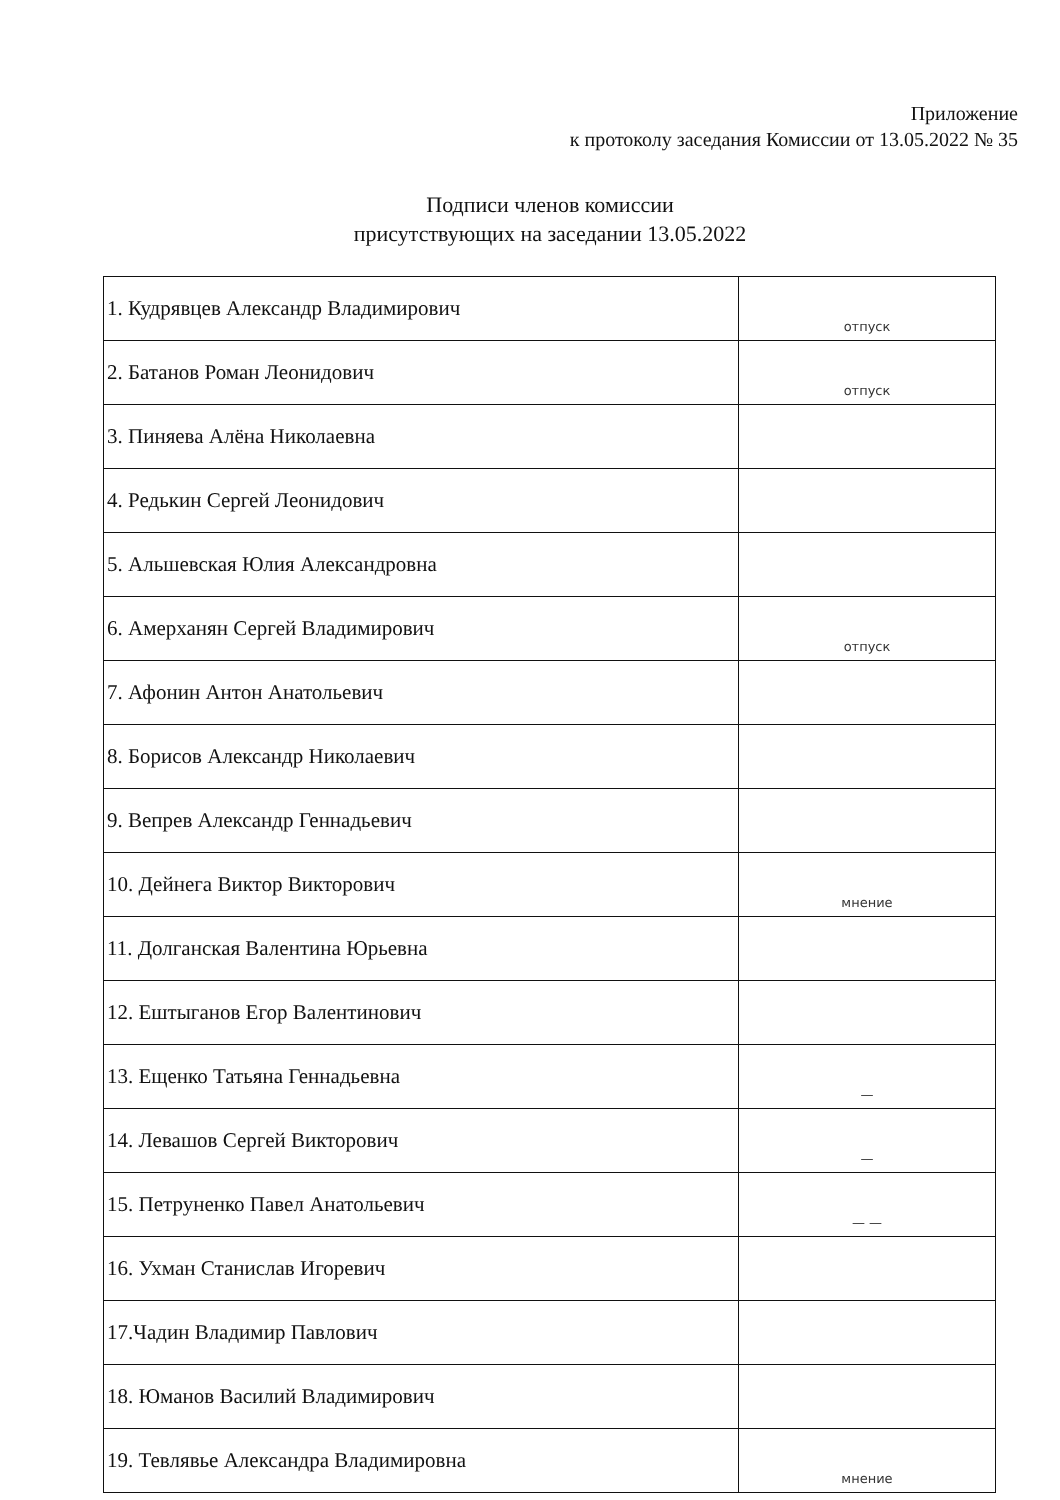Приложение
к протоколу заседания Комиссии от 13.05.2022 № 35
Подписи членов комиссии
присутствующих на заседании 13.05.2022
| 1. Кудрявцев Александр Владимирович | отпуск |
| 2. Батанов Роман Леонидович | отпуск |
| 3. Пиняева Алёна Николаевна | |
| 4. Редькин Сергей Леонидович | |
| 5. Альшевская Юлия Александровна | |
| 6. Амерханян Сергей Владимирович | отпуск |
| 7. Афонин Антон Анатольевич | |
| 8. Борисов Александр Николаевич | |
| 9. Вепрев Александр Геннадьевич | |
| 10. Дейнега Виктор Викторович | мнение |
| 11. Долганская Валентина Юрьевна | |
| 12. Ештыганов Егор Валентинович | |
| 13. Ещенко Татьяна Геннадьевна | — |
| 14. Левашов Сергей Викторович | — |
| 15. Петруненко Павел Анатольевич | — — |
| 16. Ухман Станислав Игоревич | |
| 17.Чадин Владимир Павлович | |
| 18. Юманов Василий Владимирович | |
| 19. Тевлявье Александра Владимировна | мнение |